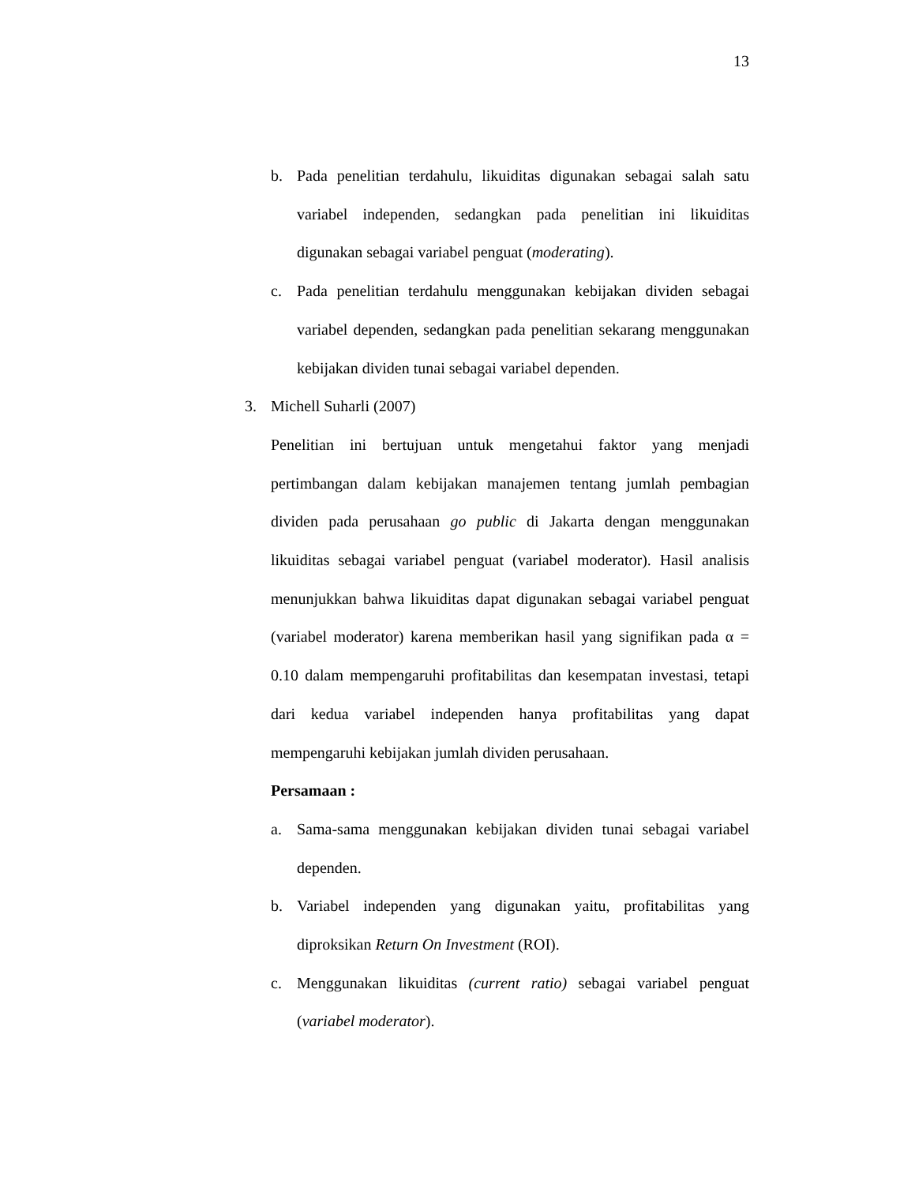13
b. Pada penelitian terdahulu, likuiditas digunakan sebagai salah satu variabel independen, sedangkan pada penelitian ini likuiditas digunakan sebagai variabel penguat (moderating).
c. Pada penelitian terdahulu menggunakan kebijakan dividen sebagai variabel dependen, sedangkan pada penelitian sekarang menggunakan kebijakan dividen tunai sebagai variabel dependen.
3. Michell Suharli (2007)
Penelitian ini bertujuan untuk mengetahui faktor yang menjadi pertimbangan dalam kebijakan manajemen tentang jumlah pembagian dividen pada perusahaan go public di Jakarta dengan menggunakan likuiditas sebagai variabel penguat (variabel moderator). Hasil analisis menunjukkan bahwa likuiditas dapat digunakan sebagai variabel penguat (variabel moderator) karena memberikan hasil yang signifikan pada α = 0.10 dalam mempengaruhi profitabilitas dan kesempatan investasi, tetapi dari kedua variabel independen hanya profitabilitas yang dapat mempengaruhi kebijakan jumlah dividen perusahaan.
Persamaan :
a. Sama-sama menggunakan kebijakan dividen tunai sebagai variabel dependen.
b. Variabel independen yang digunakan yaitu, profitabilitas yang diproksikan Return On Investment (ROI).
c. Menggunakan likuiditas (current ratio) sebagai variabel penguat (variabel moderator).